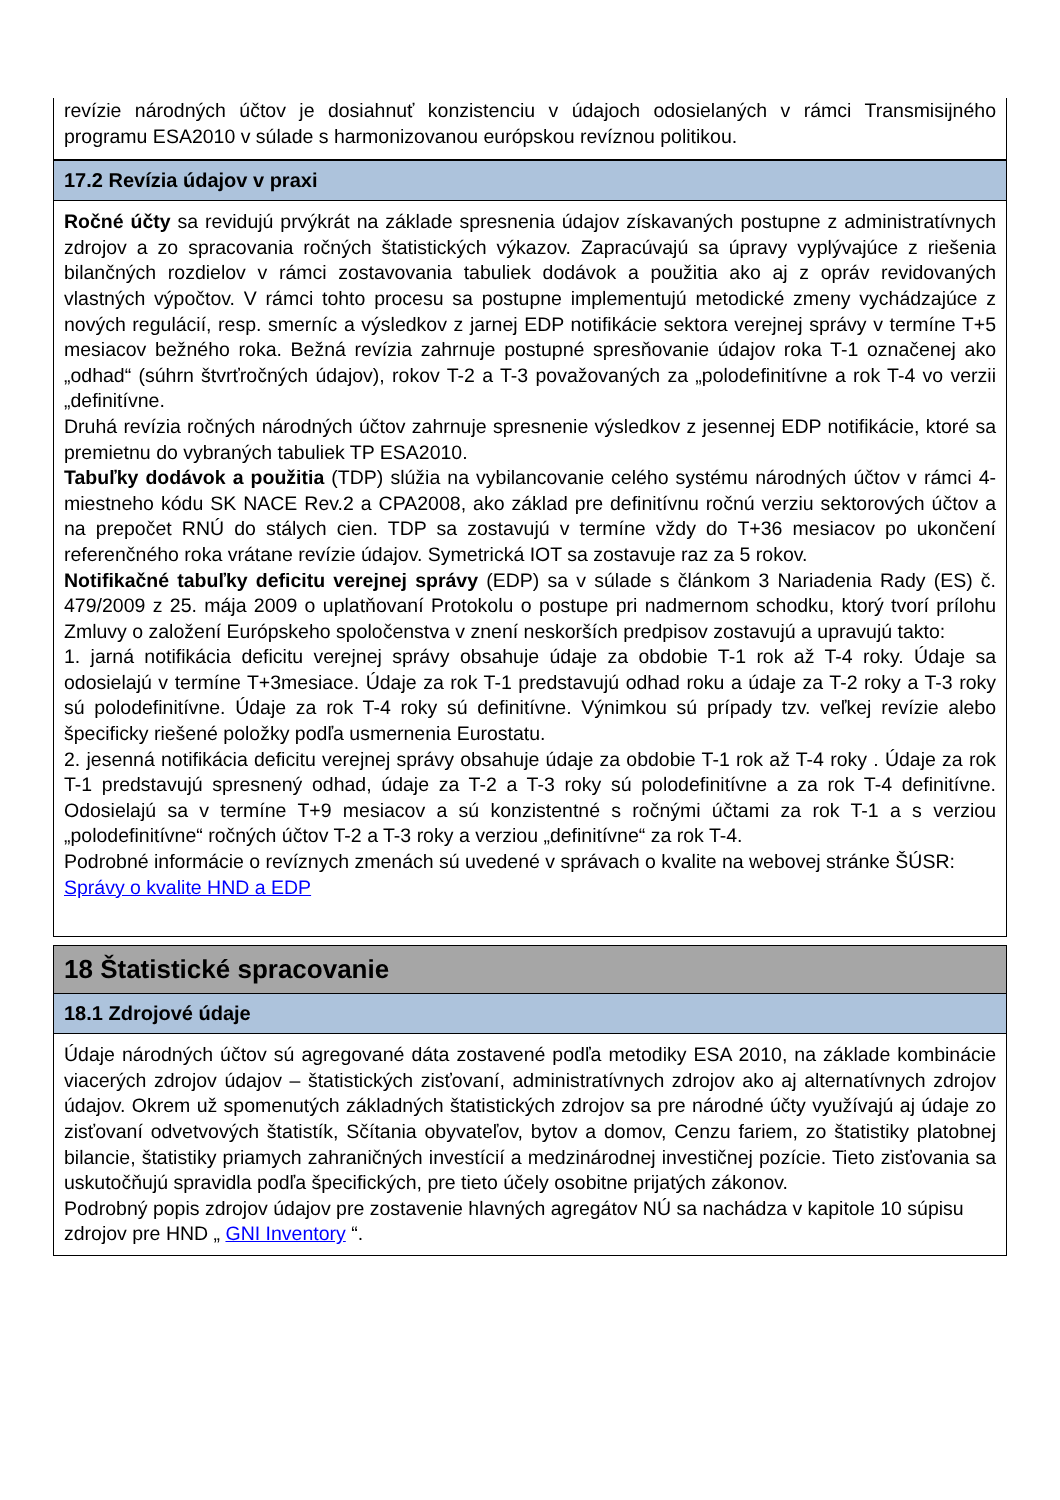revízie národných účtov je dosiahnuť konzistenciu v údajoch odosielaných v rámci Transmisijného programu ESA2010 v súlade s harmonizovanou európskou revíznou politikou.
17.2 Revízia údajov v praxi
Ročné účty sa revidujú prvýkrát na základe spresnenia údajov získavaných postupne z administratívnych zdrojov a zo spracovania ročných štatistických výkazov. Zapracúvajú sa úpravy vyplývajúce z riešenia bilančných rozdielov v rámci zostavovania tabuliek dodávok a použitia ako aj z opráv revidovaných vlastných výpočtov. V rámci tohto procesu sa postupne implementujú metodické zmeny vychádzajúce z nových regulácií, resp. smerníc a výsledkov z jarnej EDP notifikácie sektora verejnej správy v termíne T+5 mesiacov bežného roka. Bežná revízia zahrnuje postupné spresňovanie údajov roka T-1 označenej ako „odhad“ (súhrn štvrťročných údajov), rokov T-2 a T-3 považovaných za „polodefinitívne a rok T-4 vo verzii „definitívne.
Druhá revízia ročných národných účtov zahrnuje spresnenie výsledkov z jesennej EDP notifikácie, ktoré sa premietnu do vybraných tabuliek TP ESA2010.
Tabuľky dodávok a použitia (TDP) slúžia na vybilancovanie celého systému národných účtov v rámci 4-miestneho kódu SK NACE Rev.2 a CPA2008, ako základ pre definitívnu ročnú verziu sektorových účtov a na prepočet RNÚ do stálych cien. TDP sa zostavujú v termíne vždy do T+36 mesiacov po ukončení referenčného roka vrátane revízie údajov. Symetrická IOT sa zostavuje raz za 5 rokov.
Notifikačné tabuľky deficitu verejnej správy (EDP) sa v súlade s článkom 3 Nariadenia Rady (ES) č. 479/2009 z 25. mája 2009 o uplatňovaní Protokolu o postupe pri nadmernom schodku, ktorý tvorí prílohu Zmluvy o založení Európskeho spoločenstva v znení neskorších predpisov zostavujú a upravujú takto:
1. jarná notifikácia deficitu verejnej správy obsahuje údaje za obdobie T-1 rok až T-4 roky. Údaje sa odosielajú v termíne T+3mesiace. Údaje za rok T-1 predstavujú odhad roku a údaje za T-2 roky a T-3 roky sú polodefinitívne. Údaje za rok T-4 roky sú definitívne. Výnimkou sú prípady tzv. veľkej revízie alebo špecificky riešené položky podľa usmernenia Eurostatu.
2. jesenná notifikácia deficitu verejnej správy obsahuje údaje za obdobie T-1 rok až T-4 roky . Údaje za rok T-1 predstavujú spresnený odhad, údaje za T-2 a T-3 roky sú polodefinitívne a za rok T-4 definitívne. Odosielajú sa v termíne T+9 mesiacov a sú konzistentné s ročnými účtami za rok T-1 a s verziou „polodefinitívne“ ročných účtov T-2 a T-3 roky a verziou „definitívne“ za rok T-4.
Podrobné informácie o revíznych zmenách sú uvedené v správach o kvalite na webovej stránke ŠÚSR: Správy o kvalite HND a EDP
18 Štatistické spracovanie
18.1 Zdrojové údaje
Údaje národných účtov sú agregované dáta zostavené podľa metodiky ESA 2010, na základe kombinácie viacerých zdrojov údajov – štatistických zisťovaní, administratívnych zdrojov ako aj alternatívnych zdrojov údajov. Okrem už spomenutých základných štatistických zdrojov sa pre národné účty využívajú aj údaje zo zisťovaní odvetvových štatistík, Sčítania obyvateľov, bytov a domov, Cenzu fariem, zo štatistiky platobnej bilancie, štatistiky priamych zahraničných investícií a medzinárodnej investičnej pozície. Tieto zisťovania sa uskutočňujú spravidla podľa špecifických, pre tieto účely osobitne prijatých zákonov.
Podrobný popis zdrojov údajov pre zostavenie hlavných agregátov NÚ sa nachádza v kapitole 10 súpisu zdrojov pre HND „ GNI Inventory “.